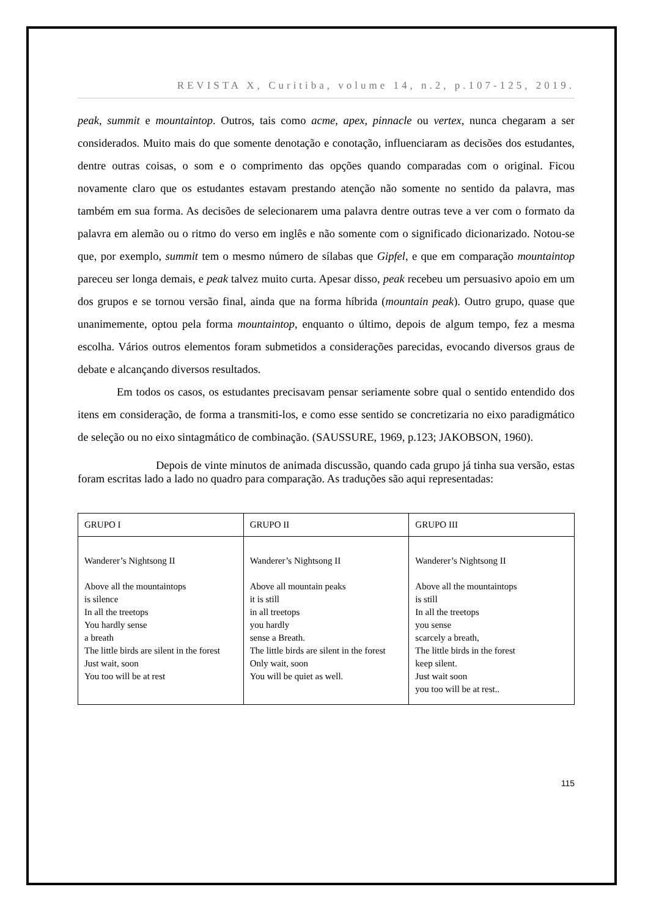REVISTA X, Curitiba, volume 14, n.2, p.107-125, 2019.
peak, summit e mountaintop. Outros, tais como acme, apex, pinnacle ou vertex, nunca chegaram a ser considerados. Muito mais do que somente denotação e conotação, influenciaram as decisões dos estudantes, dentre outras coisas, o som e o comprimento das opções quando comparadas com o original. Ficou novamente claro que os estudantes estavam prestando atenção não somente no sentido da palavra, mas também em sua forma. As decisões de selecionarem uma palavra dentre outras teve a ver com o formato da palavra em alemão ou o ritmo do verso em inglês e não somente com o significado dicionarizado. Notou-se que, por exemplo, summit tem o mesmo número de sílabas que Gipfel, e que em comparação mountaintop pareceu ser longa demais, e peak talvez muito curta. Apesar disso, peak recebeu um persuasivo apoio em um dos grupos e se tornou versão final, ainda que na forma híbrida (mountain peak). Outro grupo, quase que unanimemente, optou pela forma mountaintop, enquanto o último, depois de algum tempo, fez a mesma escolha. Vários outros elementos foram submetidos a considerações parecidas, evocando diversos graus de debate e alcançando diversos resultados.
Em todos os casos, os estudantes precisavam pensar seriamente sobre qual o sentido entendido dos itens em consideração, de forma a transmiti-los, e como esse sentido se concretizaria no eixo paradigmático de seleção ou no eixo sintagmático de combinação. (SAUSSURE, 1969, p.123; JAKOBSON, 1960).
Depois de vinte minutos de animada discussão, quando cada grupo já tinha sua versão, estas foram escritas lado a lado no quadro para comparação. As traduções são aqui representadas:
| GRUPO I | GRUPO II | GRUPO III |
| Wanderer’s Nightsong II Above all the mountaintops is silence In all the treetops You hardly sense a breath The little birds are silent in the forest Just wait, soon You too will be at rest | Wanderer’s Nightsong II Above all mountain peaks it is still in all treetops you hardly sense a Breath. The little birds are silent in the forest Only wait, soon You will be quiet as well. | Wanderer’s Nightsong II Above all the mountaintops is still In all the treetops you sense scarcely a breath, The little birds in the forest keep silent. Just wait soon you too will be at rest.. |
115